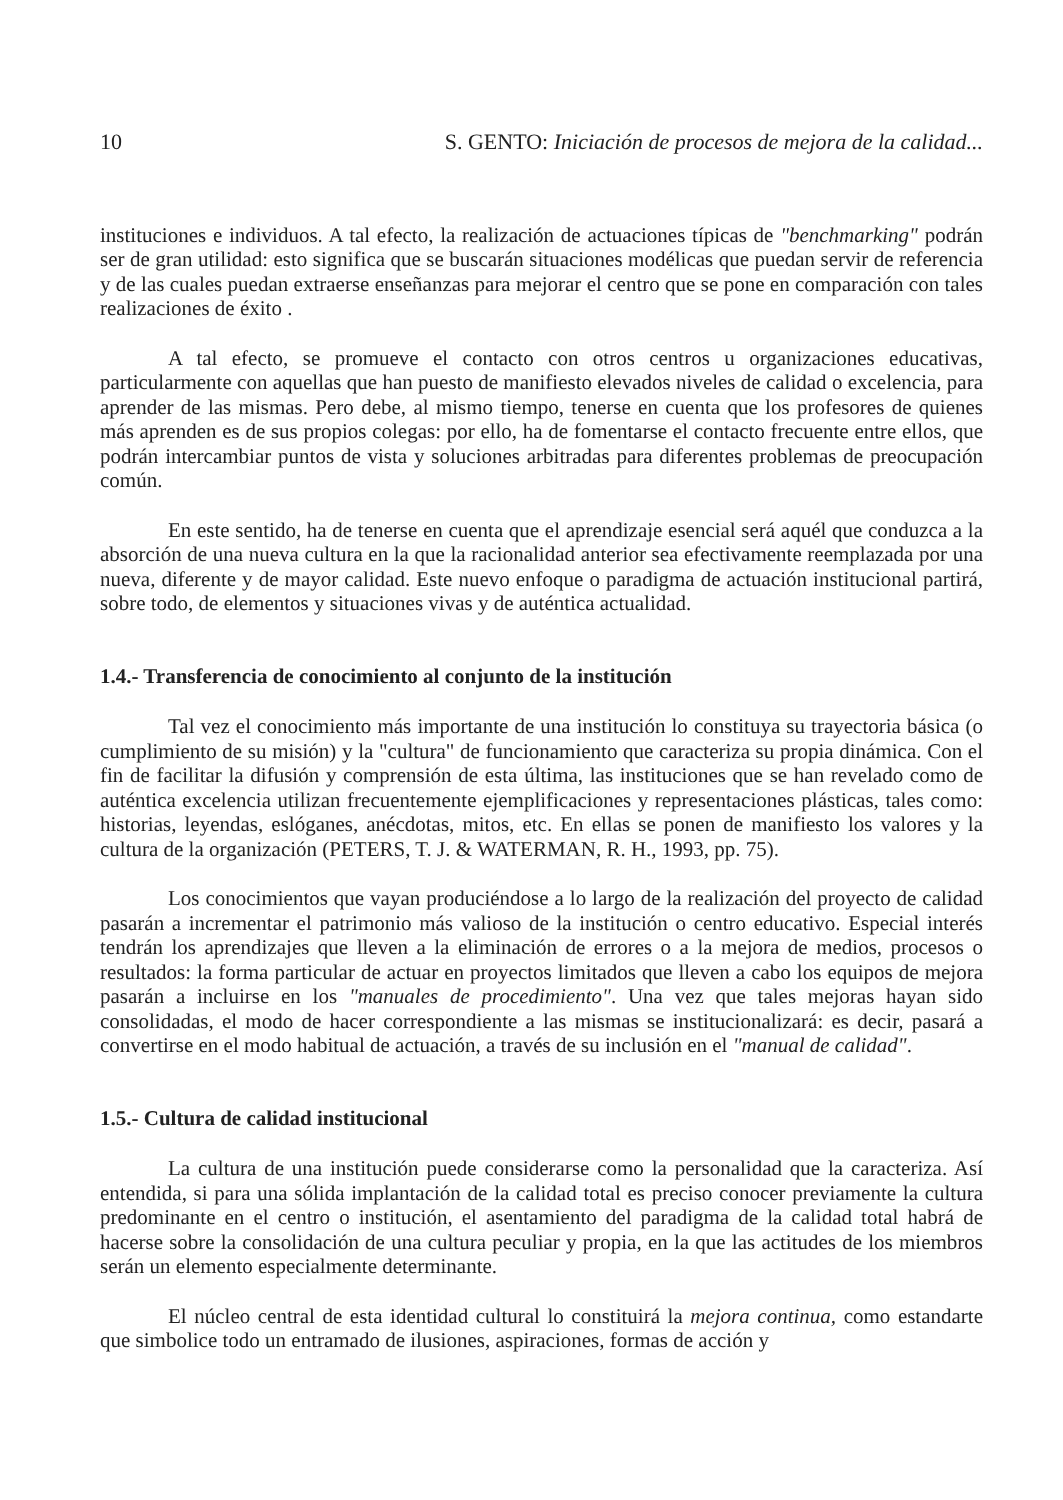10 S. GENTO: Iniciación de procesos de mejora de la calidad...
instituciones e individuos. A tal efecto, la realización de actuaciones típicas de "benchmarking" podrán ser de gran utilidad: esto significa que se buscarán situaciones modélicas que puedan servir de referencia y de las cuales puedan extraerse enseñanzas para mejorar el centro que se pone en comparación con tales realizaciones de éxito .
A tal efecto, se promueve el contacto con otros centros u organizaciones educativas, particularmente con aquellas que han puesto de manifiesto elevados niveles de calidad o excelencia, para aprender de las mismas. Pero debe, al mismo tiempo, tenerse en cuenta que los profesores de quienes más aprenden es de sus propios colegas: por ello, ha de fomentarse el contacto frecuente entre ellos, que podrán intercambiar puntos de vista y soluciones arbitradas para diferentes problemas de preocupación común.
En este sentido, ha de tenerse en cuenta que el aprendizaje esencial será aquél que conduzca a la absorción de una nueva cultura en la que la racionalidad anterior sea efectivamente reemplazada por una nueva, diferente y de mayor calidad. Este nuevo enfoque o paradigma de actuación institucional partirá, sobre todo, de elementos y situaciones vivas y de auténtica actualidad.
1.4.- Transferencia de conocimiento al conjunto de la institución
Tal vez el conocimiento más importante de una institución lo constituya su trayectoria básica (o cumplimiento de su misión) y la "cultura" de funcionamiento que caracteriza su propia dinámica. Con el fin de facilitar la difusión y comprensión de esta última, las instituciones que se han revelado como de auténtica excelencia utilizan frecuentemente ejemplificaciones y representaciones plásticas, tales como: historias, leyendas, eslóganes, anécdotas, mitos, etc. En ellas se ponen de manifiesto los valores y la cultura de la organización (PETERS, T. J. & WATERMAN, R. H., 1993, pp. 75).
Los conocimientos que vayan produciéndose a lo largo de la realización del proyecto de calidad pasarán a incrementar el patrimonio más valioso de la institución o centro educativo. Especial interés tendrán los aprendizajes que lleven a la eliminación de errores o a la mejora de medios, procesos o resultados: la forma particular de actuar en proyectos limitados que lleven a cabo los equipos de mejora pasarán a incluirse en los "manuales de procedimiento". Una vez que tales mejoras hayan sido consolidadas, el modo de hacer correspondiente a las mismas se institucionalizará: es decir, pasará a convertirse en el modo habitual de actuación, a través de su inclusión en el "manual de calidad".
1.5.- Cultura de calidad institucional
La cultura de una institución puede considerarse como la personalidad que la caracteriza. Así entendida, si para una sólida implantación de la calidad total es preciso conocer previamente la cultura predominante en el centro o institución, el asentamiento del paradigma de la calidad total habrá de hacerse sobre la consolidación de una cultura peculiar y propia, en la que las actitudes de los miembros serán un elemento especialmente determinante.
El núcleo central de esta identidad cultural lo constituirá la mejora continua, como estandarte que simbolice todo un entramado de ilusiones, aspiraciones, formas de acción y